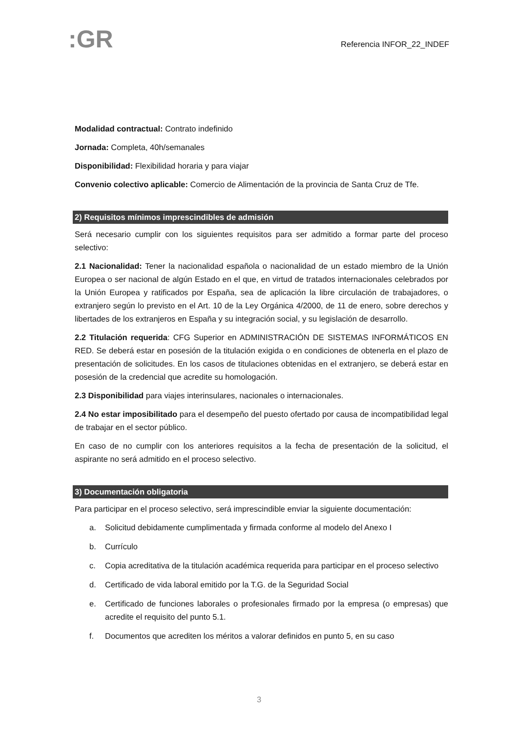:GR
Referencia INFOR_22_INDEF
Modalidad contractual: Contrato indefinido
Jornada: Completa, 40h/semanales
Disponibilidad: Flexibilidad horaria y para viajar
Convenio colectivo aplicable: Comercio de Alimentación de la provincia de Santa Cruz de Tfe.
2) Requisitos mínimos imprescindibles de admisión
Será necesario cumplir con los siguientes requisitos para ser admitido a formar parte del proceso selectivo:
2.1 Nacionalidad: Tener la nacionalidad española o nacionalidad de un estado miembro de la Unión Europea o ser nacional de algún Estado en el que, en virtud de tratados internacionales celebrados por la Unión Europea y ratificados por España, sea de aplicación la libre circulación de trabajadores, o extranjero según lo previsto en el Art. 10 de la Ley Orgánica 4/2000, de 11 de enero, sobre derechos y libertades de los extranjeros en España y su integración social, y su legislación de desarrollo.
2.2 Titulación requerida: CFG Superior en ADMINISTRACIÓN DE SISTEMAS INFORMÁTICOS EN RED. Se deberá estar en posesión de la titulación exigida o en condiciones de obtenerla en el plazo de presentación de solicitudes. En los casos de titulaciones obtenidas en el extranjero, se deberá estar en posesión de la credencial que acredite su homologación.
2.3 Disponibilidad para viajes interinsulares, nacionales o internacionales.
2.4 No estar imposibilitado para el desempeño del puesto ofertado por causa de incompatibilidad legal de trabajar en el sector público.
En caso de no cumplir con los anteriores requisitos a la fecha de presentación de la solicitud, el aspirante no será admitido en el proceso selectivo.
3) Documentación obligatoria
Para participar en el proceso selectivo, será imprescindible enviar la siguiente documentación:
a. Solicitud debidamente cumplimentada y firmada conforme al modelo del Anexo I
b. Currículo
c. Copia acreditativa de la titulación académica requerida para participar en el proceso selectivo
d. Certificado de vida laboral emitido por la T.G. de la Seguridad Social
e. Certificado de funciones laborales o profesionales firmado por la empresa (o empresas) que acredite el requisito del punto 5.1.
f. Documentos que acrediten los méritos a valorar definidos en punto 5, en su caso
3